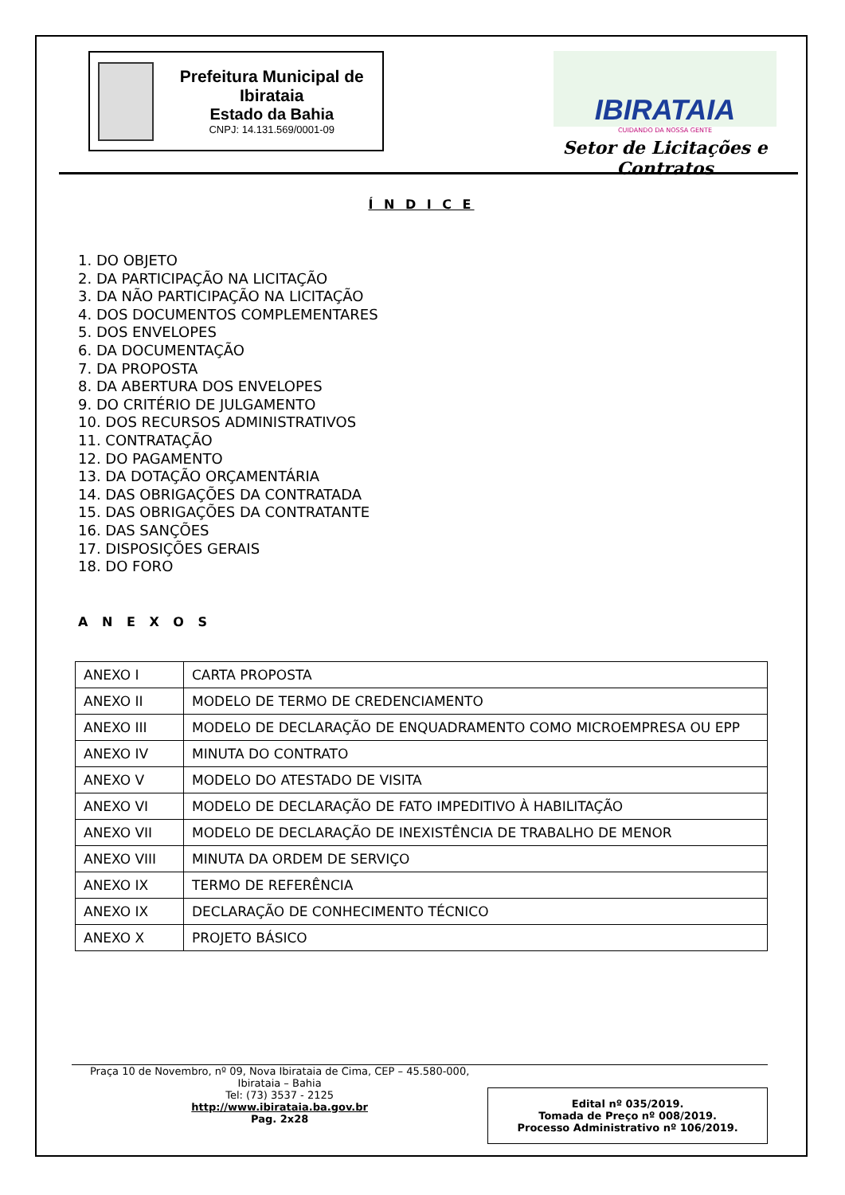Prefeitura Municipal de Ibirataia
Estado da Bahia
CNPJ: 14.131.569/0001-09
IBIRATAIA
CUIDANDO DA NOSSA GENTE
Setor de Licitações e Contratos
Í N D I C E
1. DO OBJETO
2. DA PARTICIPAÇÃO NA LICITAÇÃO
3. DA NÃO PARTICIPAÇÃO NA LICITAÇÃO
4. DOS DOCUMENTOS COMPLEMENTARES
5. DOS ENVELOPES
6. DA DOCUMENTAÇÃO
7. DA PROPOSTA
8. DA ABERTURA DOS ENVELOPES
9. DO CRITÉRIO DE JULGAMENTO
10. DOS RECURSOS ADMINISTRATIVOS
11. CONTRATAÇÃO
12. DO PAGAMENTO
13. DA DOTAÇÃO ORÇAMENTÁRIA
14. DAS OBRIGAÇÕES DA CONTRATADA
15. DAS OBRIGAÇÕES DA CONTRATANTE
16. DAS SANÇÕES
17. DISPOSIÇÕES GERAIS
18. DO FORO
A N E X O S
| ANEXO I | CARTA PROPOSTA |
| ANEXO II | MODELO DE TERMO DE CREDENCIAMENTO |
| ANEXO III | MODELO DE DECLARAÇÃO DE ENQUADRAMENTO COMO MICROEMPRESA OU EPP |
| ANEXO IV | MINUTA DO CONTRATO |
| ANEXO V | MODELO DO ATESTADO DE VISITA |
| ANEXO VI | MODELO DE DECLARAÇÃO DE FATO IMPEDITIVO À HABILITAÇÃO |
| ANEXO VII | MODELO DE DECLARAÇÃO DE INEXISTÊNCIA DE TRABALHO DE MENOR |
| ANEXO VIII | MINUTA DA ORDEM DE SERVIÇO |
| ANEXO IX | TERMO DE REFERÊNCIA |
| ANEXO IX | DECLARAÇÃO DE CONHECIMENTO TÉCNICO |
| ANEXO X | PROJETO BÁSICO |
Praça 10 de Novembro, nº 09, Nova Ibirataia de Cima, CEP – 45.580-000,
Ibirataia – Bahia
Tel: (73) 3537 - 2125
http://www.ibirataia.ba.gov.br
Pag. 2x28
Edital nº 035/2019.
Tomada de Preço nº 008/2019.
Processo Administrativo nº 106/2019.